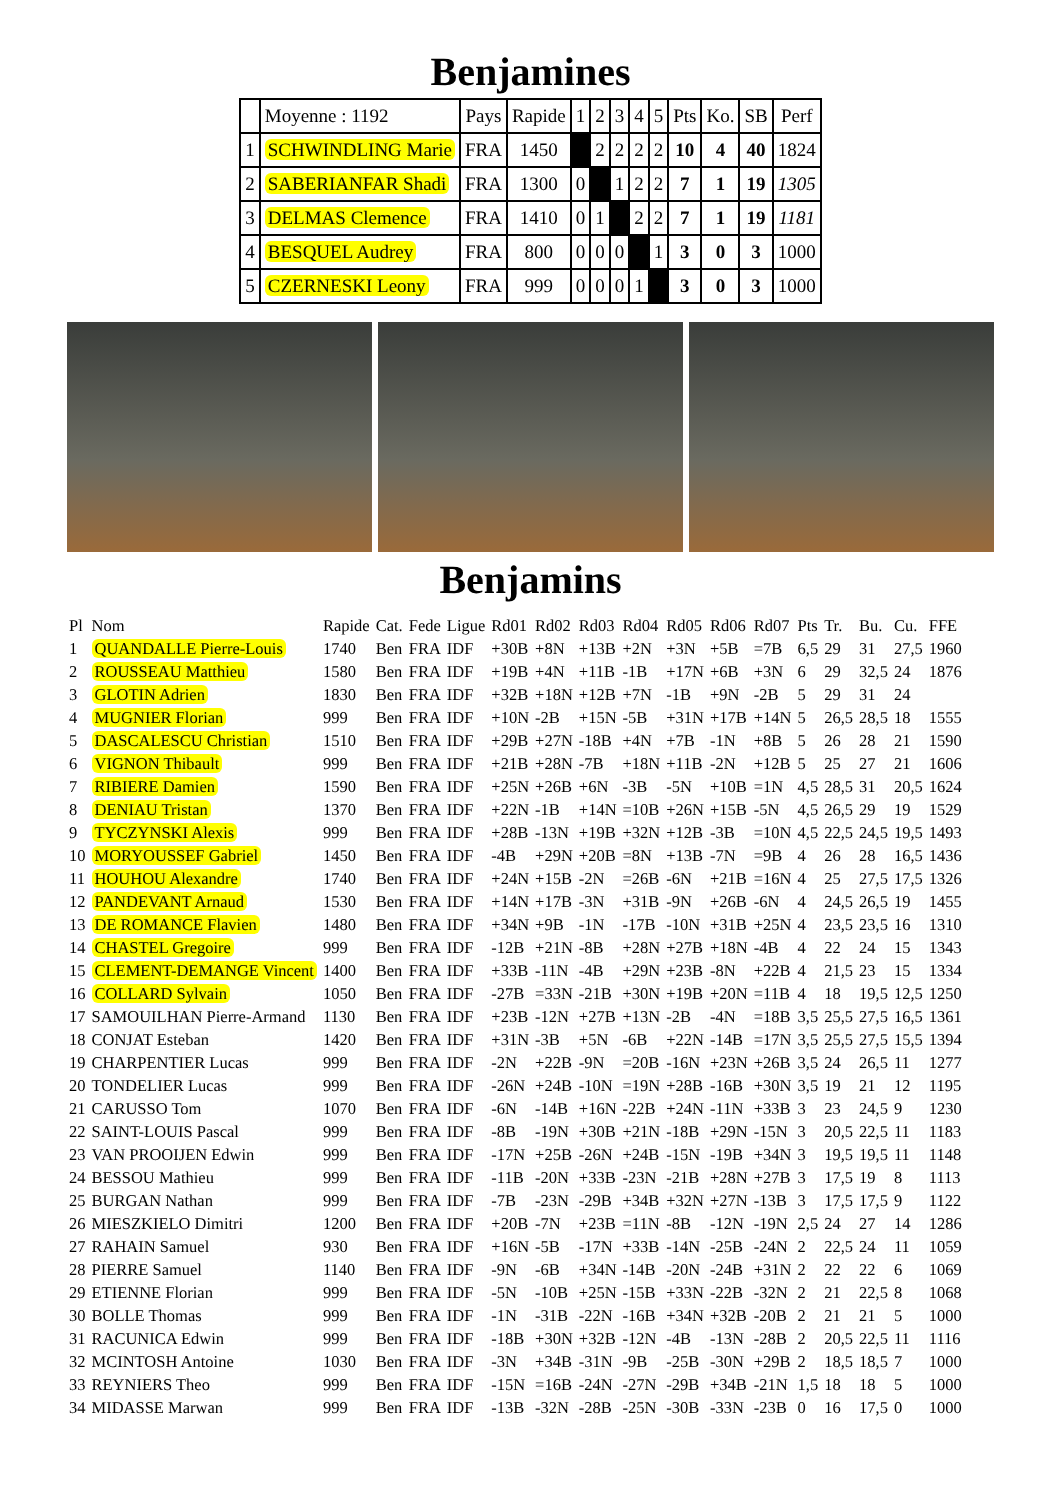Benjamines
| | Moyenne : 1192 | Pays | Rapide | 1 | 2 | 3 | 4 | 5 | Pts | Ko. | SB | Perf |
| 1 | SCHWINDLING Marie | FRA | 1450 | | 2 | 2 | 2 | 2 | 10 | 4 | 40 | 1824 |
| 2 | SABERIANFAR Shadi | FRA | 1300 | 0 | | 1 | 2 | 2 | 7 | 1 | 19 | 1305 |
| 3 | DELMAS Clemence | FRA | 1410 | 0 | 1 | | 2 | 2 | 7 | 1 | 19 | 1181 |
| 4 | BESQUEL Audrey | FRA | 800 | 0 | 0 | 0 | | 1 | 3 | 0 | 3 | 1000 |
| 5 | CZERNESKI Leony | FRA | 999 | 0 | 0 | 0 | 1 | | 3 | 0 | 3 | 1000 |
Benjamins
| Pl | Nom | Rapide | Cat. | Fede | Ligue | Rd01 | Rd02 | Rd03 | Rd04 | Rd05 | Rd06 | Rd07 | Pts | Tr. | Bu. | Cu. | FFE |
| --- | --- | --- | --- | --- | --- | --- | --- | --- | --- | --- | --- | --- | --- | --- | --- | --- | --- |
| 1 | QUANDALLE Pierre-Louis | 1740 | Ben | FRA | IDF | +30B | +8N | +13B | +2N | +3N | +5B | =7B | 6,5 | 29 | 31 | 27,5 | 1960 |
| 2 | ROUSSEAU Matthieu | 1580 | Ben | FRA | IDF | +19B | +4N | +11B | -1B | +17N | +6B | +3N | 6 | 29 | 32,5 | 24 | 1876 |
| 3 | GLOTIN Adrien | 1830 | Ben | FRA | IDF | +32B | +18N | +12B | +7N | -1B | +9N | -2B | 5 | 29 | 31 | 24 | |
| 4 | MUGNIER Florian | 999 | Ben | FRA | IDF | +10N | -2B | +15N | -5B | +31N | +17B | +14N | 5 | 26,5 | 28,5 | 18 | 1555 |
| 5 | DASCALESCU Christian | 1510 | Ben | FRA | IDF | +29B | +27N | -18B | +4N | +7B | -1N | +8B | 5 | 26 | 28 | 21 | 1590 |
| 6 | VIGNON Thibault | 999 | Ben | FRA | IDF | +21B | +28N | -7B | +18N | +11B | -2N | +12B | 5 | 25 | 27 | 21 | 1606 |
| 7 | RIBIERE Damien | 1590 | Ben | FRA | IDF | +25N | +26B | +6N | -3B | -5N | +10B | =1N | 4,5 | 28,5 | 31 | 20,5 | 1624 |
| 8 | DENIAU Tristan | 1370 | Ben | FRA | IDF | +22N | -1B | +14N | =10B | +26N | +15B | -5N | 4,5 | 26,5 | 29 | 19 | 1529 |
| 9 | TYCZYNSKI Alexis | 999 | Ben | FRA | IDF | +28B | -13N | +19B | +32N | +12B | -3B | =10N | 4,5 | 22,5 | 24,5 | 19,5 | 1493 |
| 10 | MORYOUSSEF Gabriel | 1450 | Ben | FRA | IDF | -4B | +29N | +20B | =8N | +13B | -7N | =9B | 4 | 26 | 28 | 16,5 | 1436 |
| 11 | HOUHOU Alexandre | 1740 | Ben | FRA | IDF | +24N | +15B | -2N | =26B | -6N | +21B | =16N | 4 | 25 | 27,5 | 17,5 | 1326 |
| 12 | PANDEVANT Arnaud | 1530 | Ben | FRA | IDF | +14N | +17B | -3N | +31B | -9N | +26B | -6N | 4 | 24,5 | 26,5 | 19 | 1455 |
| 13 | DE ROMANCE Flavien | 1480 | Ben | FRA | IDF | +34N | +9B | -1N | -17B | -10N | +31B | +25N | 4 | 23,5 | 23,5 | 16 | 1310 |
| 14 | CHASTEL Gregoire | 999 | Ben | FRA | IDF | -12B | +21N | -8B | +28N | +27B | +18N | -4B | 4 | 22 | 24 | 15 | 1343 |
| 15 | CLEMENT-DEMANGE Vincent | 1400 | Ben | FRA | IDF | +33B | -11N | -4B | +29N | +23B | -8N | +22B | 4 | 21,5 | 23 | 15 | 1334 |
| 16 | COLLARD Sylvain | 1050 | Ben | FRA | IDF | -27B | =33N | -21B | +30N | +19B | +20N | =11B | 4 | 18 | 19,5 | 12,5 | 1250 |
| 17 | SAMOUILHAN Pierre-Armand | 1130 | Ben | FRA | IDF | +23B | -12N | +27B | +13N | -2B | -4N | =18B | 3,5 | 25,5 | 27,5 | 16,5 | 1361 |
| 18 | CONJAT Esteban | 1420 | Ben | FRA | IDF | +31N | -3B | +5N | -6B | +22N | -14B | =17N | 3,5 | 25,5 | 27,5 | 15,5 | 1394 |
| 19 | CHARPENTIER Lucas | 999 | Ben | FRA | IDF | -2N | +22B | -9N | =20B | -16N | +23N | +26B | 3,5 | 24 | 26,5 | 11 | 1277 |
| 20 | TONDELIER Lucas | 999 | Ben | FRA | IDF | -26N | +24B | -10N | =19N | +28B | -16B | +30N | 3,5 | 19 | 21 | 12 | 1195 |
| 21 | CARUSSO Tom | 1070 | Ben | FRA | IDF | -6N | -14B | +16N | -22B | +24N | -11N | +33B | 3 | 23 | 24,5 | 9 | 1230 |
| 22 | SAINT-LOUIS Pascal | 999 | Ben | FRA | IDF | -8B | -19N | +30B | +21N | -18B | +29N | -15N | 3 | 20,5 | 22,5 | 11 | 1183 |
| 23 | VAN PROOIJEN Edwin | 999 | Ben | FRA | IDF | -17N | +25B | -26N | +24B | -15N | -19B | +34N | 3 | 19,5 | 19,5 | 11 | 1148 |
| 24 | BESSOU Mathieu | 999 | Ben | FRA | IDF | -11B | -20N | +33B | -23N | -21B | +28N | +27B | 3 | 17,5 | 19 | 8 | 1113 |
| 25 | BURGAN Nathan | 999 | Ben | FRA | IDF | -7B | -23N | -29B | +34B | +32N | +27N | -13B | 3 | 17,5 | 17,5 | 9 | 1122 |
| 26 | MIESZKIELO Dimitri | 1200 | Ben | FRA | IDF | +20B | -7N | +23B | =11N | -8B | -12N | -19N | 2,5 | 24 | 27 | 14 | 1286 |
| 27 | RAHAIN Samuel | 930 | Ben | FRA | IDF | +16N | -5B | -17N | +33B | -14N | -25B | -24N | 2 | 22,5 | 24 | 11 | 1059 |
| 28 | PIERRE Samuel | 1140 | Ben | FRA | IDF | -9N | -6B | +34N | -14B | -20N | -24B | +31N | 2 | 22 | 22 | 6 | 1069 |
| 29 | ETIENNE Florian | 999 | Ben | FRA | IDF | -5N | -10B | +25N | -15B | +33N | -22B | -32N | 2 | 21 | 22,5 | 8 | 1068 |
| 30 | BOLLE Thomas | 999 | Ben | FRA | IDF | -1N | -31B | -22N | -16B | +34N | +32B | -20B | 2 | 21 | 21 | 5 | 1000 |
| 31 | RACUNICA Edwin | 999 | Ben | FRA | IDF | -18B | +30N | +32B | -12N | -4B | -13N | -28B | 2 | 20,5 | 22,5 | 11 | 1116 |
| 32 | MCINTOSH Antoine | 1030 | Ben | FRA | IDF | -3N | +34B | -31N | -9B | -25B | -30N | +29B | 2 | 18,5 | 18,5 | 7 | 1000 |
| 33 | REYNIERS Theo | 999 | Ben | FRA | IDF | -15N | =16B | -24N | -27N | -29B | +34B | -21N | 1,5 | 18 | 18 | 5 | 1000 |
| 34 | MIDASSE Marwan | 999 | Ben | FRA | IDF | -13B | -32N | -28B | -25N | -30B | -33N | -23B | 0 | 16 | 17,5 | 0 | 1000 |